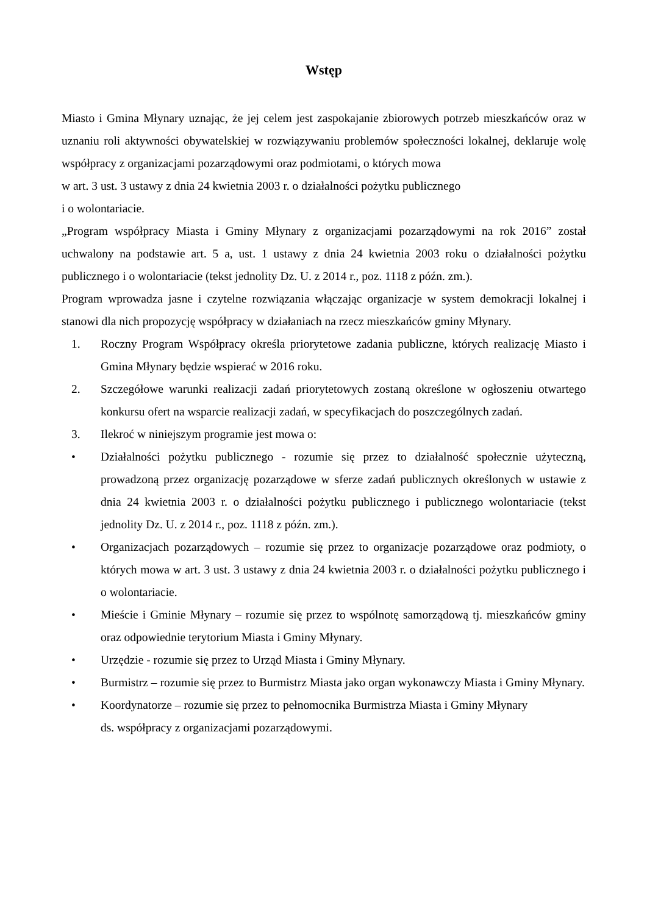Wstęp
Miasto i Gmina Młynary uznając, że jej celem jest zaspokajanie zbiorowych potrzeb mieszkańców oraz w uznaniu roli aktywności obywatelskiej w rozwiązywaniu problemów społeczności lokalnej, deklaruje wolę współpracy z organizacjami pozarządowymi oraz podmiotami, o których mowa
w art. 3 ust. 3 ustawy z dnia 24 kwietnia 2003 r. o działalności pożytku publicznego
i o wolontariacie.
„Program współpracy Miasta i Gminy Młynary z organizacjami pozarządowymi na rok 2016” został uchwalony na podstawie art. 5 a, ust. 1 ustawy z dnia 24 kwietnia 2003 roku o działalności pożytku publicznego i o wolontariacie (tekst jednolity Dz. U. z 2014 r., poz. 1118 z późn. zm.).
Program wprowadza jasne i czytelne rozwiązania włączając organizacje w system demokracji lokalnej i stanowi dla nich propozycję współpracy w działaniach na rzecz mieszkańców gminy Młynary.
1. Roczny Program Współpracy określa priorytetowe zadania publiczne, których realizację Miasto i Gmina Młynary będzie wspierać w 2016 roku.
2. Szczegółowe warunki realizacji zadań priorytetowych zostaną określone w ogłoszeniu otwartego konkursu ofert na wsparcie realizacji zadań, w specyfikacjach do poszczególnych zadań.
3. Ilekroć w niniejszym programie jest mowa o:
• Działalności pożytku publicznego - rozumie się przez to działalność społecznie użyteczną, prowadzoną przez organizację pozarządowe w sferze zadań publicznych określonych w ustawie z dnia 24 kwietnia 2003 r. o działalności pożytku publicznego i publicznego wolontariacie (tekst jednolity Dz. U. z 2014 r., poz. 1118 z późn. zm.).
• Organizacjach pozarządowych – rozumie się przez to organizacje pozarządowe oraz podmioty, o których mowa w art. 3 ust. 3 ustawy z dnia 24 kwietnia 2003 r. o działalności pożytku publicznego i o wolontariacie.
• Mieście i Gminie Młynary – rozumie się przez to wspólnotę samorządową tj. mieszkańców gminy oraz odpowiednie terytorium Miasta i Gminy Młynary.
• Urzędzie - rozumie się przez to Urząd Miasta i Gminy Młynary.
• Burmistrz – rozumie się przez to Burmistrz Miasta jako organ wykonawczy Miasta i Gminy Młynary.
• Koordynatorze – rozumie się przez to pełnomocnika Burmistrza Miasta i Gminy Młynary
ds. współpracy z organizacjami pozarządowymi.